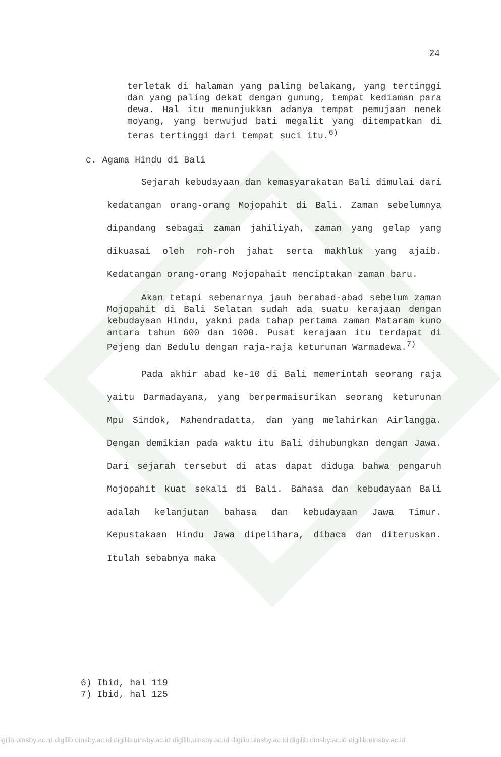24
terletak di halaman yang paling belakang, yang tertinggi dan yang paling dekat dengan gunung, tempat kediaman para dewa. Hal itu menunjukkan adanya tempat pemujaan nenek moyang, yang berwujud bati megalit yang ditempatkan di teras tertinggi dari tempat suci itu.<sup>6)</sup>
c. Agama Hindu di Bali
Sejarah kebudayaan dan kemasyarakatan Bali dimulai dari kedatangan orang-orang Mojopahit di Bali. Zaman sebelumnya dipandang sebagai zaman jahiliyah, zaman yang gelap yang dikuasai oleh roh-roh jahat serta makhluk yang ajaib. Kedatangan orang-orang Mojopahait menciptakan zaman baru.
Akan tetapi sebenarnya jauh berabad-abad sebelum zaman Mojopahit di Bali Selatan sudah ada suatu kerajaan dengan kebudayaan Hindu, yakni pada tahap pertama zaman Mataram kuno antara tahun 600 dan 1000. Pusat kerajaan itu terdapat di Pejeng dan Bedulu dengan raja-raja keturunan Warmadewa.<sup>7)</sup>
Pada akhir abad ke-10 di Bali memerintah seorang raja yaitu Darmadayana, yang berpermaisurikan seorang keturunan Mpu Sindok, Mahendradatta, dan yang melahirkan Airlangga. Dengan demikian pada waktu itu Bali dihubungkan dengan Jawa. Dari sejarah tersebut di atas dapat diduga bahwa pengaruh Mojopahit kuat sekali di Bali. Bahasa dan kebudayaan Bali adalah kelanjutan bahasa dan kebudayaan Jawa Timur. Kepustakaan Hindu Jawa dipelihara, dibaca dan diteruskan. Itulah sebabnya maka
6) Ibid, hal 119
7) Ibid, hal 125
igilib.uinsby.ac.id digilib.uinsby.ac.id digilib.uinsby.ac.id digilib.uinsby.ac.id digilib.uinsby.ac.id digilib.uinsby.ac.id digilib.uinsby.ac.id